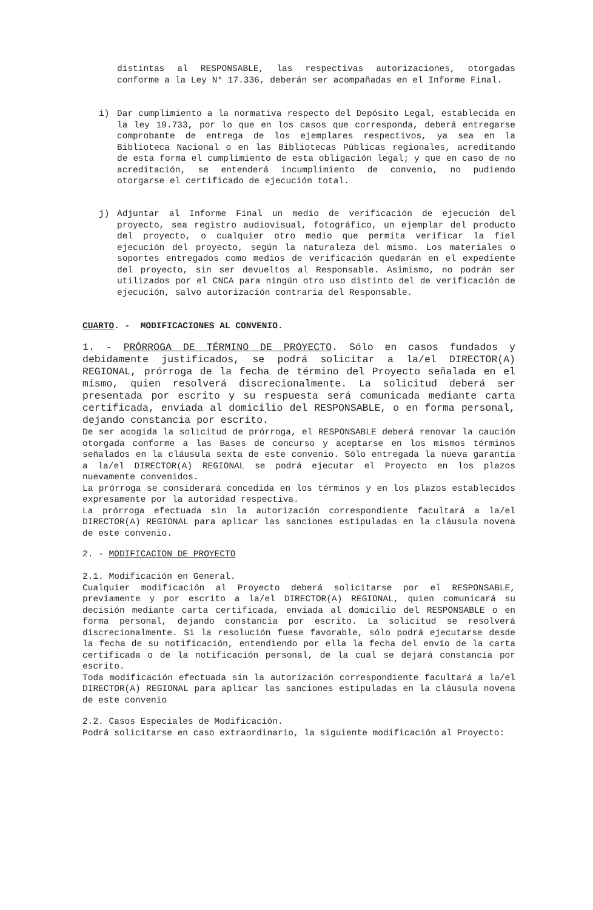distintas al RESPONSABLE, las respectivas autorizaciones, otorgadas conforme a la Ley N° 17.336, deberán ser acompañadas en el Informe Final.
i)
Dar cumplimiento a la normativa respecto del Depósito Legal, establecida en la ley 19.733, por lo que en los casos que corresponda, deberá entregarse comprobante de entrega de los ejemplares respectivos, ya sea en la Biblioteca Nacional o en las Bibliotecas Públicas regionales, acreditando de esta forma el cumplimiento de esta obligación legal; y que en caso de no acreditación, se entenderá incumplimiento de convenio, no pudiendo otorgarse el certificado de ejecución total.
j)
Adjuntar al Informe Final un medio de verificación de ejecución del proyecto, sea registro audiovisual, fotográfico, un ejemplar del producto del proyecto, o cualquier otro medio que permita verificar la fiel ejecución del proyecto, según la naturaleza del mismo. Los materiales o soportes entregados como medios de verificación quedarán en el expediente del proyecto, sin ser devueltos al Responsable. Asimismo, no podrán ser utilizados por el CNCA para ningún otro uso distinto del de verificación de ejecución, salvo autorización contraria del Responsable.
CUARTO. - MODIFICACIONES AL CONVENIO.
1. - PRÓRROGA DE TÉRMINO DE PROYECTO. Sólo en casos fundados y debidamente justificados, se podrá solicitar a la/el DIRECTOR(A) REGIONAL, prórroga de la fecha de término del Proyecto señalada en el mismo, quien resolverá discrecionalmente. La solicitud deberá ser presentada por escrito y su respuesta será comunicada mediante carta certificada, enviada al domicilio del RESPONSABLE, o en forma personal, dejando constancia por escrito.
De ser acogida la solicitud de prórroga, el RESPONSABLE deberá renovar la caución otorgada conforme a las Bases de concurso y aceptarse en los mismos términos señalados en la cláusula sexta de este convenio. Sólo entregada la nueva garantía a la/el DIRECTOR(A) REGIONAL se podrá ejecutar el Proyecto en los plazos nuevamente convenidos.
La prórroga se considerará concedida en los términos y en los plazos establecidos expresamente por la autoridad respectiva.
La prórroga efectuada sin la autorización correspondiente facultará a la/el DIRECTOR(A) REGIONAL para aplicar las sanciones estipuladas en la cláusula novena de este convenio.
2. - MODIFICACION DE PROYECTO
2.1. Modificación en General.
Cualquier modificación al Proyecto deberá solicitarse por el RESPONSABLE, previamente y por escrito a la/el DIRECTOR(A) REGIONAL, quien comunicará su decisión mediante carta certificada, enviada al domicilio del RESPONSABLE o en forma personal, dejando constancia por escrito. La solicitud se resolverá discrecionalmente. Si la resolución fuese favorable, sólo podrá ejecutarse desde la fecha de su notificación, entendiendo por ella la fecha del envío de la carta certificada o de la notificación personal, de la cual se dejará constancia por escrito.
Toda modificación efectuada sin la autorización correspondiente facultará a la/el DIRECTOR(A) REGIONAL para aplicar las sanciones estipuladas en la cláusula novena de este convenio
2.2. Casos Especiales de Modificación.
Podrá solicitarse en caso extraordinario, la siguiente modificación al Proyecto: